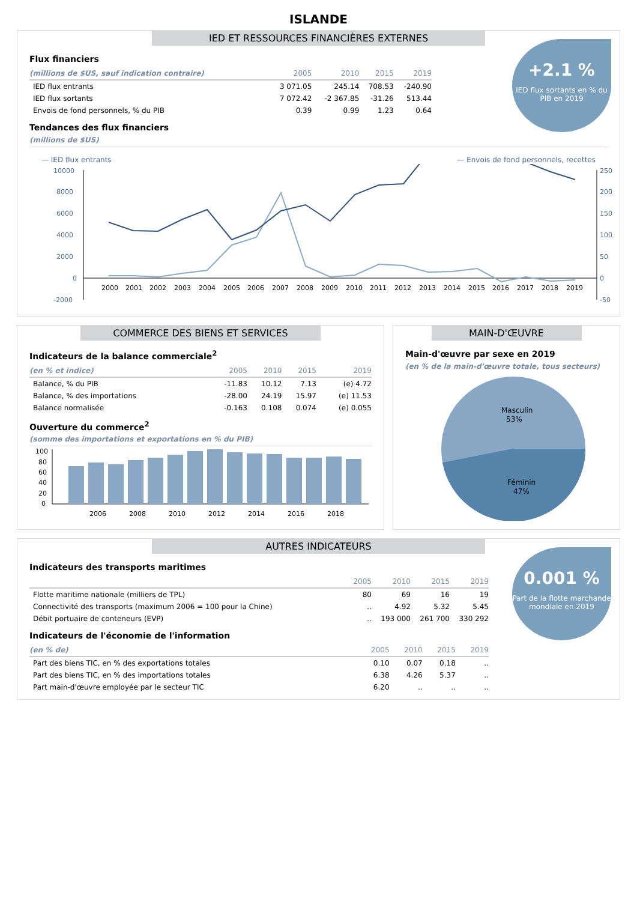ISLANDE
IED ET RESSOURCES FINANCIÈRES EXTERNES
+2.1 %
IED flux sortants en % du PIB en 2019
Flux financiers
| (millions de $US, sauf indication contraire) | 2005 | 2010 | 2015 | 2019 |
| --- | --- | --- | --- | --- |
| IED flux entrants | 3 071.05 | 245.14 | 708.53 | -240.90 |
| IED flux sortants | 7 072.42 | -2 367.85 | -31.26 | 513.44 |
| Envois de fond personnels, % du PIB | 0.39 | 0.99 | 1.23 | 0.64 |
Tendances des flux financiers
(millions de $US)
— IED flux entrants — Envois de fond personnels, recettes
10000
8000
6000
4000
2000
0
-2000
250
200
150
100
50
0
-50
2000
2001
2002
2003
2004
2005
2006
2007
2008
2009
2010
2011
2012
2013
2014
2015
2016
2017
2018
2019
COMMERCE DES BIENS ET SERVICES
Indicateurs de la balance commerciale<sup>2</sup>
| (en % et indice) | 2005 | 2010 | 2015 | 2019 |
| --- | --- | --- | --- | --- |
| Balance, % du PIB | -11.83 | 10.12 | 7.13 | (e) 4.72 |
| Balance, % des importations | -28.00 | 24.19 | 15.97 | (e) 11.53 |
| Balance normalisée | -0.163 | 0.108 | 0.074 | (e) 0.055 |
Ouverture du commerce<sup>2</sup>
(somme des importations et exportations en % du PIB)
100
80
60
40
20
0
2006
2008
2010
2012
2014
2016
2018
MAIN-D'ŒUVRE
Main-d'œuvre par sexe en 2019
(en % de la main-d'œuvre totale, tous secteurs)
Masculin
53%
Féminin
47%
AUTRES INDICATEURS
0.001 %
Part de la flotte marchande mondiale en 2019
Indicateurs des transports maritimes
| | 2005 | 2010 | 2015 | 2019 |
| --- | --- | --- | --- | --- |
| Flotte maritime nationale (milliers de TPL) | 80 | 69 | 16 | 19 |
| Connectivité des transports (maximum 2006 = 100 pour la Chine) | .. | 4.92 | 5.32 | 5.45 |
| Débit portuaire de conteneurs (EVP) | .. | 193 000 | 261 700 | 330 292 |
Indicateurs de l'économie de l'information
| (en % de) | 2005 | 2010 | 2015 | 2019 |
| --- | --- | --- | --- | --- |
| Part des biens TIC, en % des exportations totales | 0.10 | 0.07 | 0.18 | .. |
| Part des biens TIC, en % des importations totales | 6.38 | 4.26 | 5.37 | .. |
| Part main-d'œuvre employée par le secteur TIC | 6.20 | .. | .. | .. |